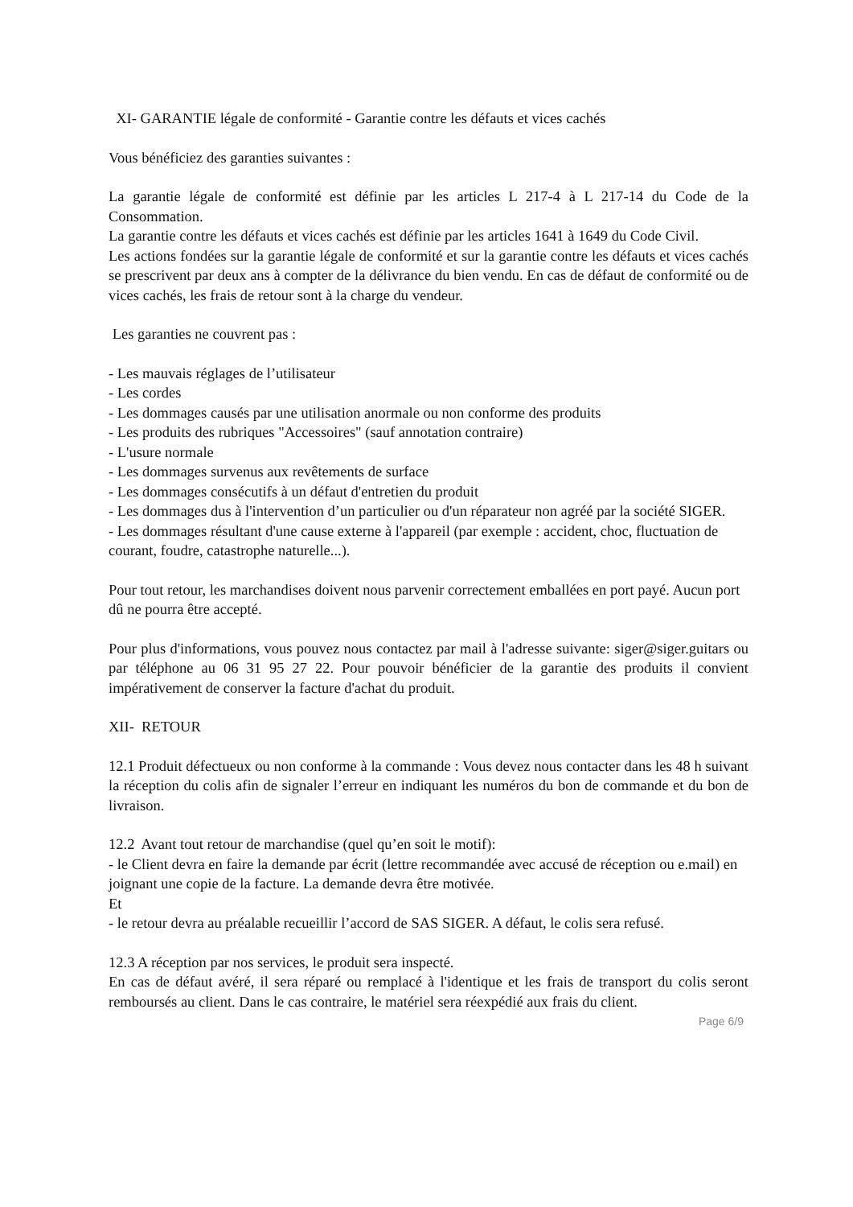XI- GARANTIE légale de conformité - Garantie contre les défauts et vices cachés
Vous bénéficiez des garanties suivantes :
La garantie légale de conformité est définie par les articles L 217-4 à L 217-14 du Code de la Consommation.
La garantie contre les défauts et vices cachés est définie par les articles 1641 à 1649 du Code Civil.
Les actions fondées sur la garantie légale de conformité et sur la garantie contre les défauts et vices cachés se prescrivent par deux ans à compter de la délivrance du bien vendu. En cas de défaut de conformité ou de vices cachés, les frais de retour sont à la charge du vendeur.
Les garanties ne couvrent pas :
- Les mauvais réglages de l’utilisateur
- Les cordes
- Les dommages causés par une utilisation anormale ou non conforme des produits
- Les produits des rubriques "Accessoires" (sauf annotation contraire)
- L'usure normale
- Les dommages survenus aux revêtements de surface
- Les dommages consécutifs à un défaut d'entretien du produit
- Les dommages dus à l'intervention d’un particulier ou d'un réparateur non agréé par la société SIGER.
- Les dommages résultant d'une cause externe à l'appareil (par exemple : accident, choc, fluctuation de courant, foudre, catastrophe naturelle...).
Pour tout retour, les marchandises doivent nous parvenir correctement emballées en port payé. Aucun port dû ne pourra être accepté.
Pour plus d'informations, vous pouvez nous contactez par mail à l'adresse suivante: siger@siger.guitars ou par téléphone au 06 31 95 27 22. Pour pouvoir bénéficier de la garantie des produits il convient impérativement de conserver la facture d'achat du produit.
XII- RETOUR
12.1 Produit défectueux ou non conforme à la commande : Vous devez nous contacter dans les 48 h suivant la réception du colis afin de signaler l’erreur en indiquant les numéros du bon de commande et du bon de livraison.
12.2 Avant tout retour de marchandise (quel qu’en soit le motif):
- le Client devra en faire la demande par écrit (lettre recommandée avec accusé de réception ou e.mail) en joignant une copie de la facture. La demande devra être motivée.
Et
- le retour devra au préalable recueillir l’accord de SAS SIGER. A défaut, le colis sera refusé.
12.3 A réception par nos services, le produit sera inspecté.
En cas de défaut avéré, il sera réparé ou remplacé à l'identique et les frais de transport du colis seront remboursés au client. Dans le cas contraire, le matériel sera réexpédié aux frais du client.
Page 6/9